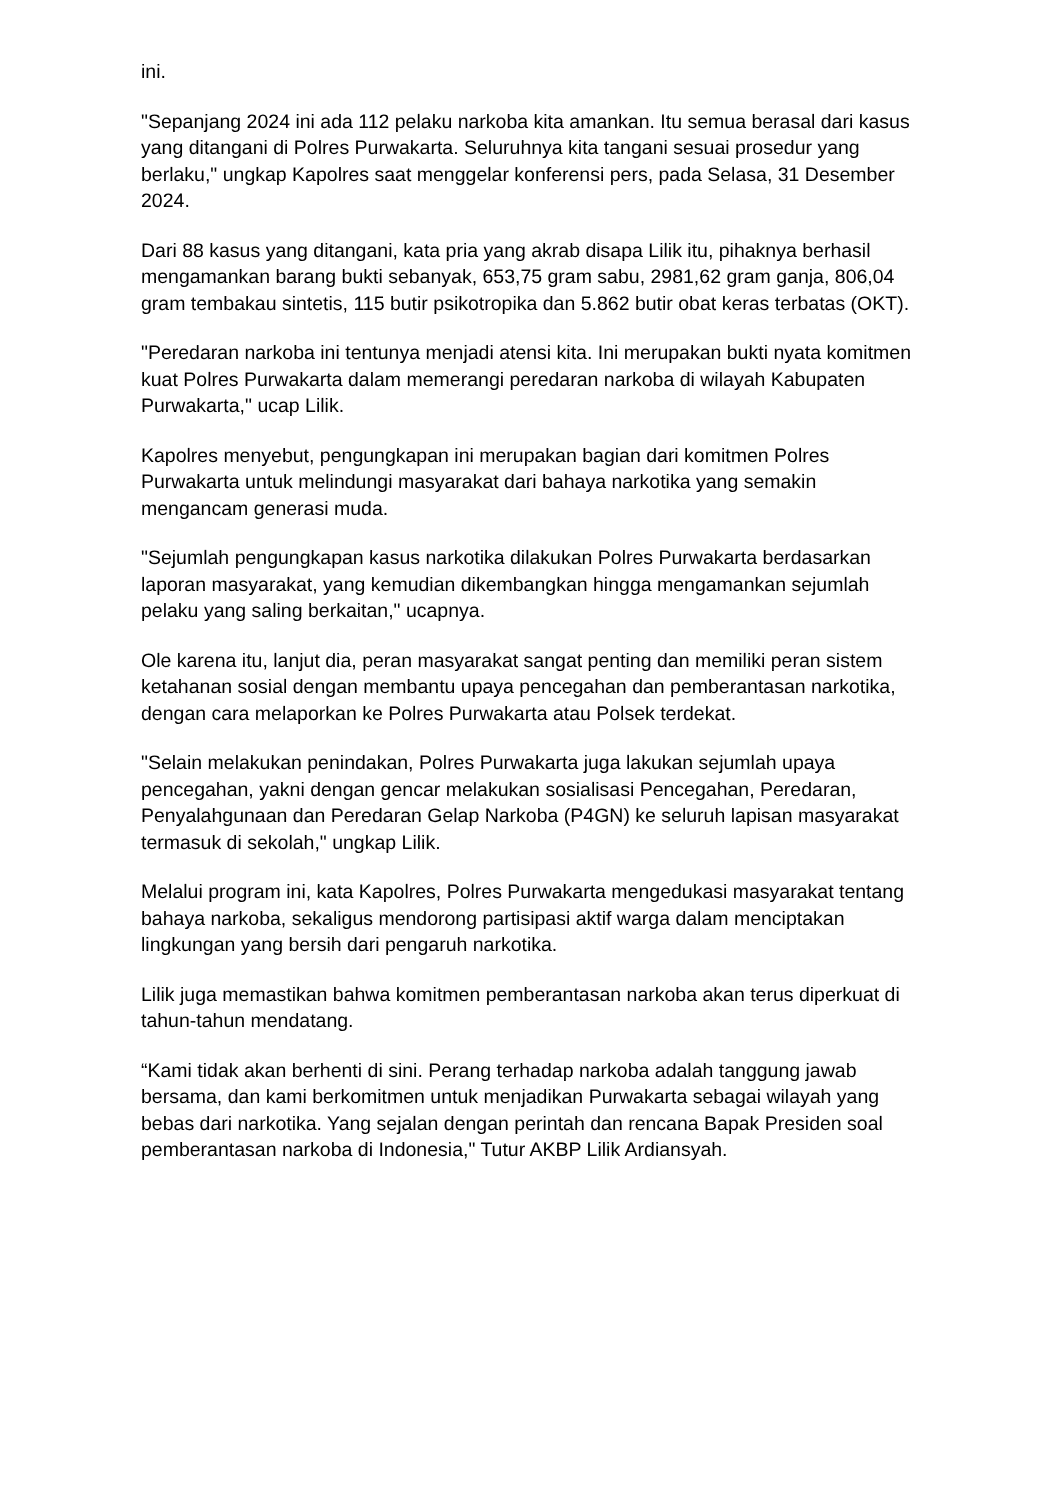ini.
"Sepanjang 2024 ini ada 112 pelaku narkoba kita amankan. Itu semua berasal dari kasus yang ditangani di Polres Purwakarta. Seluruhnya kita tangani sesuai prosedur yang berlaku," ungkap Kapolres saat menggelar konferensi pers, pada Selasa, 31 Desember 2024.
Dari 88 kasus yang ditangani, kata pria yang akrab disapa Lilik itu, pihaknya berhasil mengamankan barang bukti sebanyak, 653,75 gram sabu, 2981,62 gram ganja, 806,04 gram tembakau sintetis, 115 butir psikotropika dan 5.862 butir obat keras terbatas (OKT).
"Peredaran narkoba ini tentunya menjadi atensi kita. Ini merupakan bukti nyata komitmen kuat Polres Purwakarta dalam memerangi peredaran narkoba di wilayah Kabupaten Purwakarta," ucap Lilik.
Kapolres menyebut, pengungkapan ini merupakan bagian dari komitmen Polres Purwakarta untuk melindungi masyarakat dari bahaya narkotika yang semakin mengancam generasi muda.
"Sejumlah pengungkapan kasus narkotika dilakukan Polres Purwakarta berdasarkan laporan masyarakat, yang kemudian dikembangkan hingga mengamankan sejumlah pelaku yang saling berkaitan," ucapnya.
Ole karena itu, lanjut dia, peran masyarakat sangat penting dan memiliki peran sistem ketahanan sosial dengan membantu upaya pencegahan dan pemberantasan narkotika, dengan cara melaporkan ke Polres Purwakarta atau Polsek terdekat.
"Selain melakukan penindakan, Polres Purwakarta juga lakukan sejumlah upaya pencegahan, yakni dengan gencar melakukan sosialisasi Pencegahan, Peredaran, Penyalahgunaan dan Peredaran Gelap Narkoba (P4GN) ke seluruh lapisan masyarakat termasuk di sekolah," ungkap Lilik.
Melalui program ini, kata Kapolres, Polres Purwakarta mengedukasi masyarakat tentang bahaya narkoba, sekaligus mendorong partisipasi aktif warga dalam menciptakan lingkungan yang bersih dari pengaruh narkotika.
Lilik juga memastikan bahwa komitmen pemberantasan narkoba akan terus diperkuat di tahun-tahun mendatang.
“Kami tidak akan berhenti di sini. Perang terhadap narkoba adalah tanggung jawab bersama, dan kami berkomitmen untuk menjadikan Purwakarta sebagai wilayah yang bebas dari narkotika. Yang sejalan dengan perintah dan rencana Bapak Presiden soal pemberantasan narkoba di Indonesia," Tutur AKBP Lilik Ardiansyah.